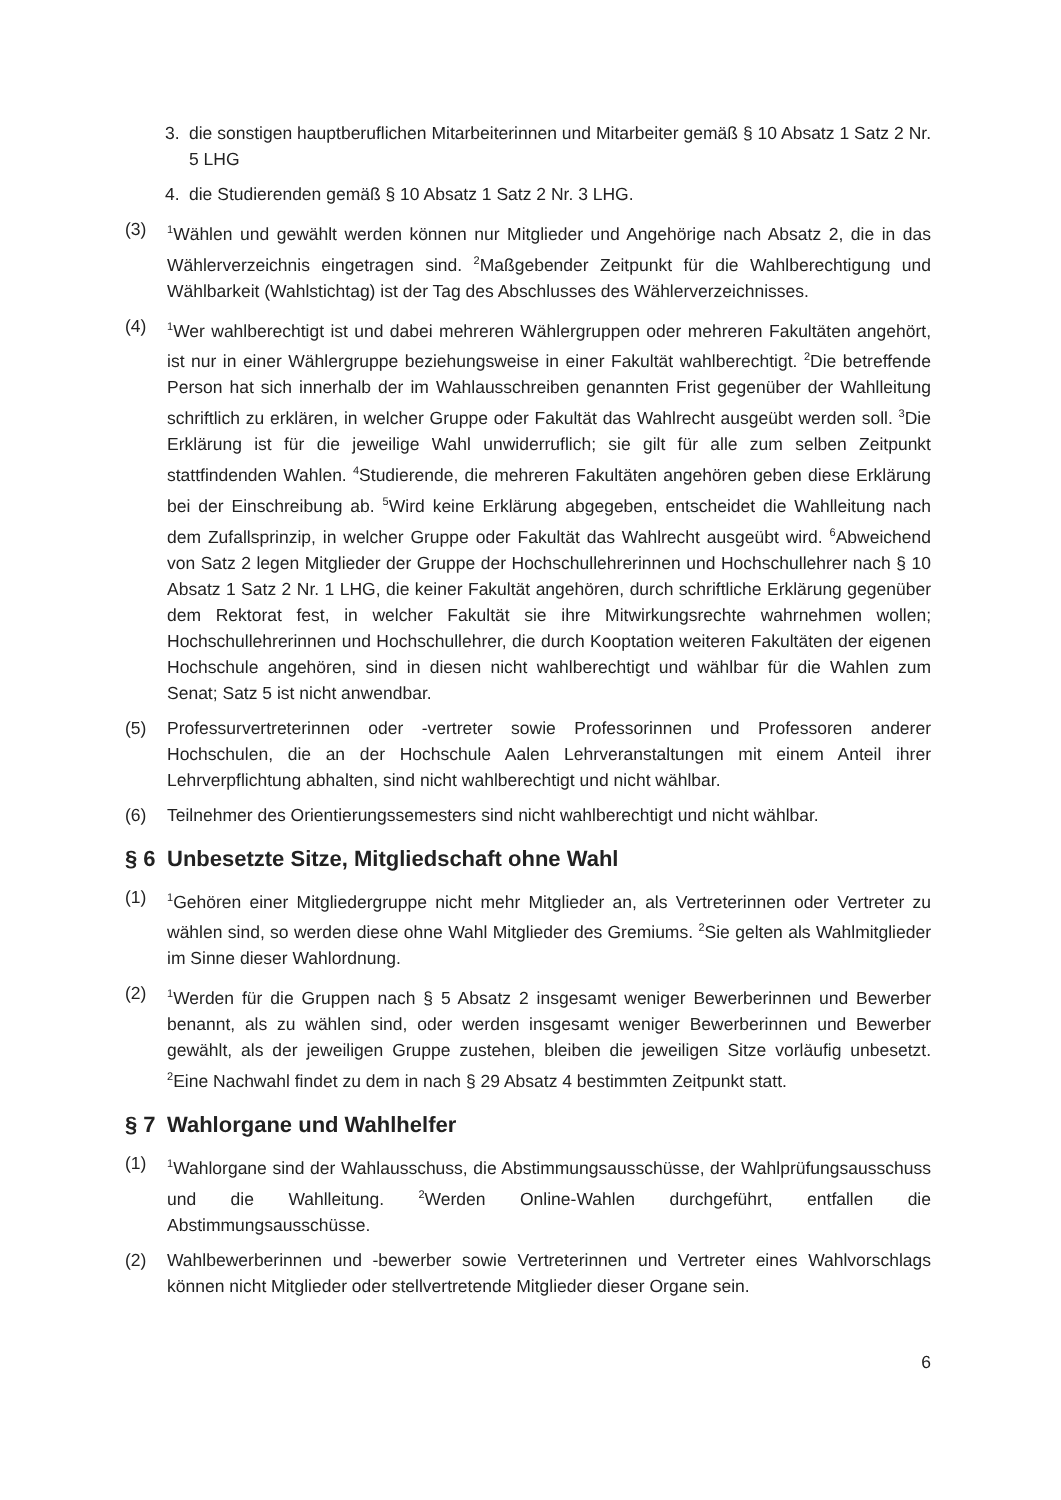3. die sonstigen hauptberuflichen Mitarbeiterinnen und Mitarbeiter gemäß § 10 Absatz 1 Satz 2 Nr. 5 LHG
4. die Studierenden gemäß § 10 Absatz 1 Satz 2 Nr. 3 LHG.
(3) <sup>1</sup>Wählen und gewählt werden können nur Mitglieder und Angehörige nach Absatz 2, die in das Wählerverzeichnis eingetragen sind. <sup>2</sup>Maßgebender Zeitpunkt für die Wahlberechtigung und Wählbarkeit (Wahlstichtag) ist der Tag des Abschlusses des Wählerverzeichnisses.
(4) <sup>1</sup>Wer wahlberechtigt ist und dabei mehreren Wählergruppen oder mehreren Fakultäten angehört, ist nur in einer Wählergruppe beziehungsweise in einer Fakultät wahlberechtigt. <sup>2</sup>Die betreffende Person hat sich innerhalb der im Wahlausschreiben genannten Frist gegenüber der Wahlleitung schriftlich zu erklären, in welcher Gruppe oder Fakultät das Wahlrecht ausgeübt werden soll. <sup>3</sup>Die Erklärung ist für die jeweilige Wahl unwiderruflich; sie gilt für alle zum selben Zeitpunkt stattfindenden Wahlen. <sup>4</sup>Studierende, die mehreren Fakultäten angehören geben diese Erklärung bei der Einschreibung ab. <sup>5</sup>Wird keine Erklärung abgegeben, entscheidet die Wahlleitung nach dem Zufallsprinzip, in welcher Gruppe oder Fakultät das Wahlrecht ausgeübt wird. <sup>6</sup>Abweichend von Satz 2 legen Mitglieder der Gruppe der Hochschullehrerinnen und Hochschullehrer nach § 10 Absatz 1 Satz 2 Nr. 1 LHG, die keiner Fakultät angehören, durch schriftliche Erklärung gegenüber dem Rektorat fest, in welcher Fakultät sie ihre Mitwirkungsrechte wahrnehmen wollen; Hochschullehrerinnen und Hochschullehrer, die durch Kooptation weiteren Fakultäten der eigenen Hochschule angehören, sind in diesen nicht wahlberechtigt und wählbar für die Wahlen zum Senat; Satz 5 ist nicht anwendbar.
(5) Professurvertreterinnen oder -vertreter sowie Professorinnen und Professoren anderer Hochschulen, die an der Hochschule Aalen Lehrveranstaltungen mit einem Anteil ihrer Lehrverpflichtung abhalten, sind nicht wahlberechtigt und nicht wählbar.
(6) Teilnehmer des Orientierungssemesters sind nicht wahlberechtigt und nicht wählbar.
§ 6 Unbesetzte Sitze, Mitgliedschaft ohne Wahl
(1) <sup>1</sup>Gehören einer Mitgliedergruppe nicht mehr Mitglieder an, als Vertreterinnen oder Vertreter zu wählen sind, so werden diese ohne Wahl Mitglieder des Gremiums. <sup>2</sup>Sie gelten als Wahlmitglieder im Sinne dieser Wahlordnung.
(2) <sup>1</sup>Werden für die Gruppen nach § 5 Absatz 2 insgesamt weniger Bewerberinnen und Bewerber benannt, als zu wählen sind, oder werden insgesamt weniger Bewerberinnen und Bewerber gewählt, als der jeweiligen Gruppe zustehen, bleiben die jeweiligen Sitze vorläufig unbesetzt. <sup>2</sup>Eine Nachwahl findet zu dem in nach § 29 Absatz 4 bestimmten Zeitpunkt statt.
§ 7 Wahlorgane und Wahlhelfer
(1) <sup>1</sup>Wahlorgane sind der Wahlausschuss, die Abstimmungsausschüsse, der Wahlprüfungsausschuss und die Wahlleitung. <sup>2</sup>Werden Online-Wahlen durchgeführt, entfallen die Abstimmungsausschüsse.
(2) Wahlbewerberinnen und -bewerber sowie Vertreterinnen und Vertreter eines Wahlvorschlags können nicht Mitglieder oder stellvertretende Mitglieder dieser Organe sein.
6